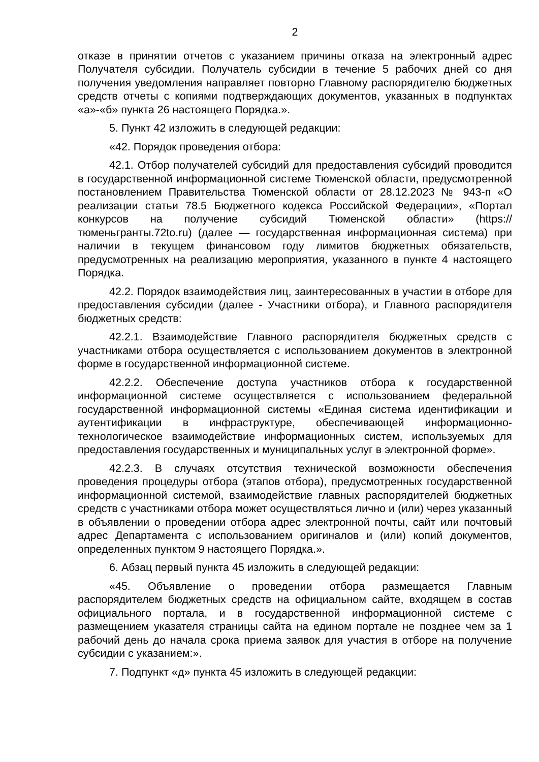2
отказе в принятии отчетов с указанием причины отказа на электронный адрес Получателя субсидии. Получатель субсидии в течение 5 рабочих дней со дня получения уведомления направляет повторно Главному распорядителю бюджетных средств отчеты с копиями подтверждающих документов, указанных в подпунктах «а»-«б» пункта 26 настоящего Порядка.».
5. Пункт 42 изложить в следующей редакции:
«42. Порядок проведения отбора:
42.1. Отбор получателей субсидий для предоставления субсидий проводится в государственной информационной системе Тюменской области, предусмотренной постановлением Правительства Тюменской области от 28.12.2023 № 943-п «О реализации статьи 78.5 Бюджетного кодекса Российской Федерации», «Портал конкурсов на получение субсидий Тюменской области» (https://тюменьгранты.72to.ru) (далее — государственная информационная система) при наличии в текущем финансовом году лимитов бюджетных обязательств, предусмотренных на реализацию мероприятия, указанного в пункте 4 настоящего Порядка.
42.2. Порядок взаимодействия лиц, заинтересованных в участии в отборе для предоставления субсидии (далее - Участники отбора), и Главного распорядителя бюджетных средств:
42.2.1. Взаимодействие Главного распорядителя бюджетных средств с участниками отбора осуществляется с использованием документов в электронной форме в государственной информационной системе.
42.2.2. Обеспечение доступа участников отбора к государственной информационной системе осуществляется с использованием федеральной государственной информационной системы «Единая система идентификации и аутентификации в инфраструктуре, обеспечивающей информационно-технологическое взаимодействие информационных систем, используемых для предоставления государственных и муниципальных услуг в электронной форме».
42.2.3. В случаях отсутствия технической возможности обеспечения проведения процедуры отбора (этапов отбора), предусмотренных государственной информационной системой, взаимодействие главных распорядителей бюджетных средств с участниками отбора может осуществляться лично и (или) через указанный в объявлении о проведении отбора адрес электронной почты, сайт или почтовый адрес Департамента с использованием оригиналов и (или) копий документов, определенных пунктом 9 настоящего Порядка.».
6. Абзац первый пункта 45 изложить в следующей редакции:
«45. Объявление о проведении отбора размещается Главным распорядителем бюджетных средств на официальном сайте, входящем в состав официального портала, и в государственной информационной системе с размещением указателя страницы сайта на едином портале не позднее чем за 1 рабочий день до начала срока приема заявок для участия в отборе на получение субсидии с указанием:».
7. Подпункт «д» пункта 45 изложить в следующей редакции: